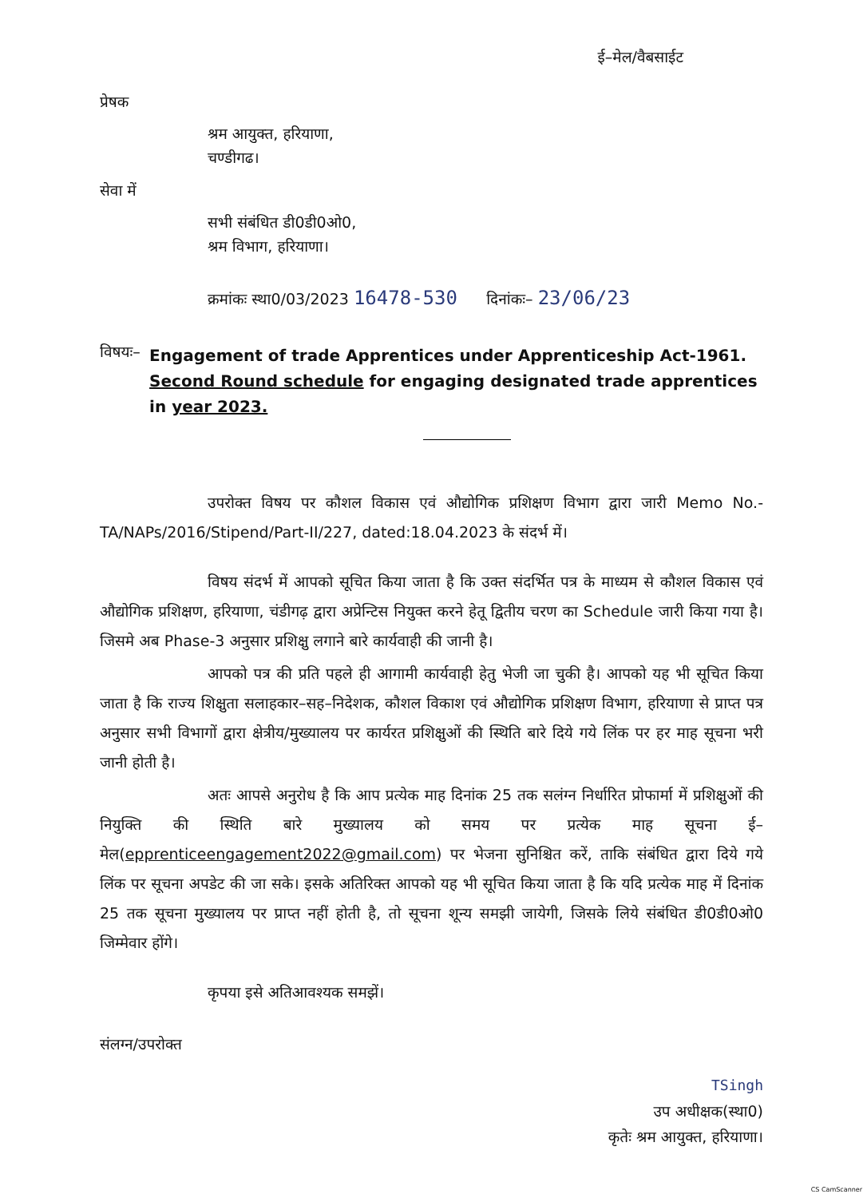ई–मेल/वैबसाईट
प्रेषक
श्रम आयुक्त, हरियाणा,
चण्डीगढ।
सेवा में
सभी संबंधित डी0डी0ओ0,
श्रम विभाग, हरियाणा।
क्रमांकः स्था0/03/2023 16478-530 दिनांकः– 23/06/23
विषयः–
Engagement of trade Apprentices under Apprenticeship Act-1961. Second Round schedule for engaging designated trade apprentices in year 2023.
उपरोक्त विषय पर कौशल विकास एवं औद्योगिक प्रशिक्षण विभाग द्वारा जारी Memo No.- TA/NAPs/2016/Stipend/Part-II/227, dated:18.04.2023 के संदर्भ में।
विषय संदर्भ में आपको सूचित किया जाता है कि उक्त संदर्भित पत्र के माध्यम से कौशल विकास एवं औद्योगिक प्रशिक्षण, हरियाणा, चंडीगढ़ द्वारा अप्रेन्टिस नियुक्त करने हेतू द्वितीय चरण का Schedule जारी किया गया है। जिसमे अब Phase-3 अनुसार प्रशिक्षु लगाने बारे कार्यवाही की जानी है।
आपको पत्र की प्रति पहले ही आगामी कार्यवाही हेतु भेजी जा चुकी है। आपको यह भी सूचित किया जाता है कि राज्य शिक्षुता सलाहकार–सह–निदेशक, कौशल विकाश एवं औद्योगिक प्रशिक्षण विभाग, हरियाणा से प्राप्त पत्र अनुसार सभी विभागों द्वारा क्षेत्रीय/मुख्यालय पर कार्यरत प्रशिक्षुओं की स्थिति बारे दिये गये लिंक पर हर माह सूचना भरी जानी होती है।
अतः आपसे अनुरोध है कि आप प्रत्येक माह दिनांक 25 तक सलंग्न निर्धारित प्रोफार्मा में प्रशिक्षुओं की नियुक्ति की स्थिति बारे मुख्यालय को समय पर प्रत्येक माह सूचना ई–मेल(epprenticeengagement2022@gmail.com) पर भेजना सुनिश्चित करें, ताकि संबंधित द्वारा दिये गये लिंक पर सूचना अपडेट की जा सके। इसके अतिरिक्त आपको यह भी सूचित किया जाता है कि यदि प्रत्येक माह में दिनांक 25 तक सूचना मुख्यालय पर प्राप्त नहीं होती है, तो सूचना शून्य समझी जायेगी, जिसके लिये संबंधित डी0डी0ओ0 जिम्मेवार होंगे।
कृपया इसे अतिआवश्यक समझें।
संलग्न/उपरोक्त
TSingh
उप अधीक्षक(स्था0)
कृतेः श्रम आयुक्त, हरियाणा।
CS CamScanner